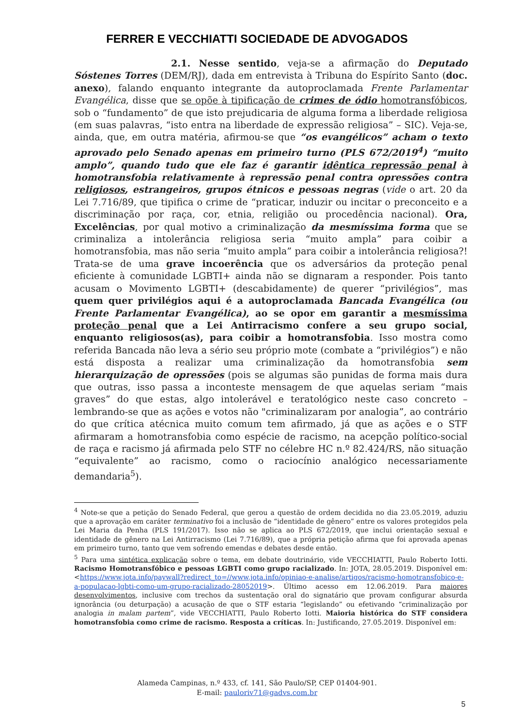FERRER E VECCHIATTI SOCIEDADE DE ADVOGADOS
2.1. Nesse sentido, veja-se a afirmação do Deputado Sóstenes Torres (DEM/RJ), dada em entrevista à Tribuna do Espírito Santo (doc. anexo), falando enquanto integrante da autoproclamada Frente Parlamentar Evangélica, disse que se opõe à tipificação de crimes de ódio homotransfóbicos, sob o “fundamento” de que isto prejudicaria de alguma forma a liberdade religiosa (em suas palavras, “isto entra na liberdade de expressão religiosa” – SIC). Veja-se, ainda, que, em outra matéria, afirmou-se que “os evangélicos” acham o texto aprovado pelo Senado apenas em primeiro turno (PLS 672/2019<sup>4</sup>) “muito amplo”, quando tudo que ele faz é garantir idêntica repressão penal à homotransfobia relativamente à repressão penal contra opressões contra religiosos, estrangeiros, grupos étnicos e pessoas negras (vide o art. 20 da Lei 7.716/89, que tipifica o crime de “praticar, induzir ou incitar o preconceito e a discriminação por raça, cor, etnia, religião ou procedência nacional). Ora, Excelências, por qual motivo a criminalização da mesmíssima forma que se criminaliza a intolerância religiosa seria “muito ampla” para coibir a homotransfobia, mas não seria “muito ampla” para coibir a intolerância religiosa?! Trata-se de uma grave incoerência que os adversários da proteção penal eficiente à comunidade LGBTI+ ainda não se dignaram a responder. Pois tanto acusam o Movimento LGBTI+ (descabidamente) de querer “privilégios”, mas quem quer privilégios aqui é a autoproclamada Bancada Evangélica (ou Frente Parlamentar Evangélica), ao se opor em garantir a mesmíssima proteção penal que a Lei Antirracismo confere a seu grupo social, enquanto religiosos(as), para coibir a homotransfobia. Isso mostra como referida Bancada não leva a sério seu próprio mote (combate a “privilégios”) e não está disposta a realizar uma criminalização da homotransfobia sem hierarquização de opressões (pois se algumas são punidas de forma mais dura que outras, isso passa a inconteste mensagem de que aquelas seriam “mais graves” do que estas, algo intolerável e teratológico neste caso concreto – lembrando-se que as ações e votos não "criminalizaram por analogia”, ao contrário do que crítica atécnica muito comum tem afirmado, já que as ações e o STF afirmaram a homotransfobia como espécie de racismo, na acepção político-social de raça e racismo já afirmada pelo STF no célebre HC n.º 82.424/RS, não situação “equivalente” ao racismo, como o raciocínio analógico necessariamente demandaria<sup>5</sup>).
<sup>4</sup> Note-se que a petição do Senado Federal, que gerou a questão de ordem decidida no dia 23.05.2019, aduziu que a aprovação em caráter terminativo foi a inclusão de “identidade de gênero” entre os valores protegidos pela Lei Maria da Penha (PLS 191/2017). Isso não se aplica ao PLS 672/2019, que inclui orientação sexual e identidade de gênero na Lei Antirracismo (Lei 7.716/89), que a própria petição afirma que foi aprovada apenas em primeiro turno, tanto que vem sofrendo emendas e debates desde então.
<sup>5</sup> Para uma sintética explicação sobre o tema, em debate doutrinário, vide VECCHIATTI, Paulo Roberto Iotti. Racismo Homotransfóbico e pessoas LGBTI como grupo racializado. In: JOTA, 28.05.2019. Disponível em: <https://www.jota.info/paywall?redirect_to=//www.jota.info/opiniao-e-analise/artigos/racismo-homotransfobico-e-a-populacao-lgbti-como-um-grupo-racializado-28052019>. Último acesso em 12.06.2019. Para maiores desenvolvimentos, inclusive com trechos da sustentação oral do signatário que provam configurar absurda ignorância (ou deturpação) a acusação de que o STF estaria “legislando” ou efetivando “criminalização por analogia in malam partem”, vide VECCHIATTI, Paulo Roberto Iotti. Maioria histórica do STF considera homotransfobia como crime de racismo. Resposta a críticas. In: Justificando, 27.05.2019. Disponível em:
Alameda Campinas, n.º 433, cf. 141, São Paulo/SP, CEP 01404-901.
E-mail: pauloriv71@gadvs.com.br
5